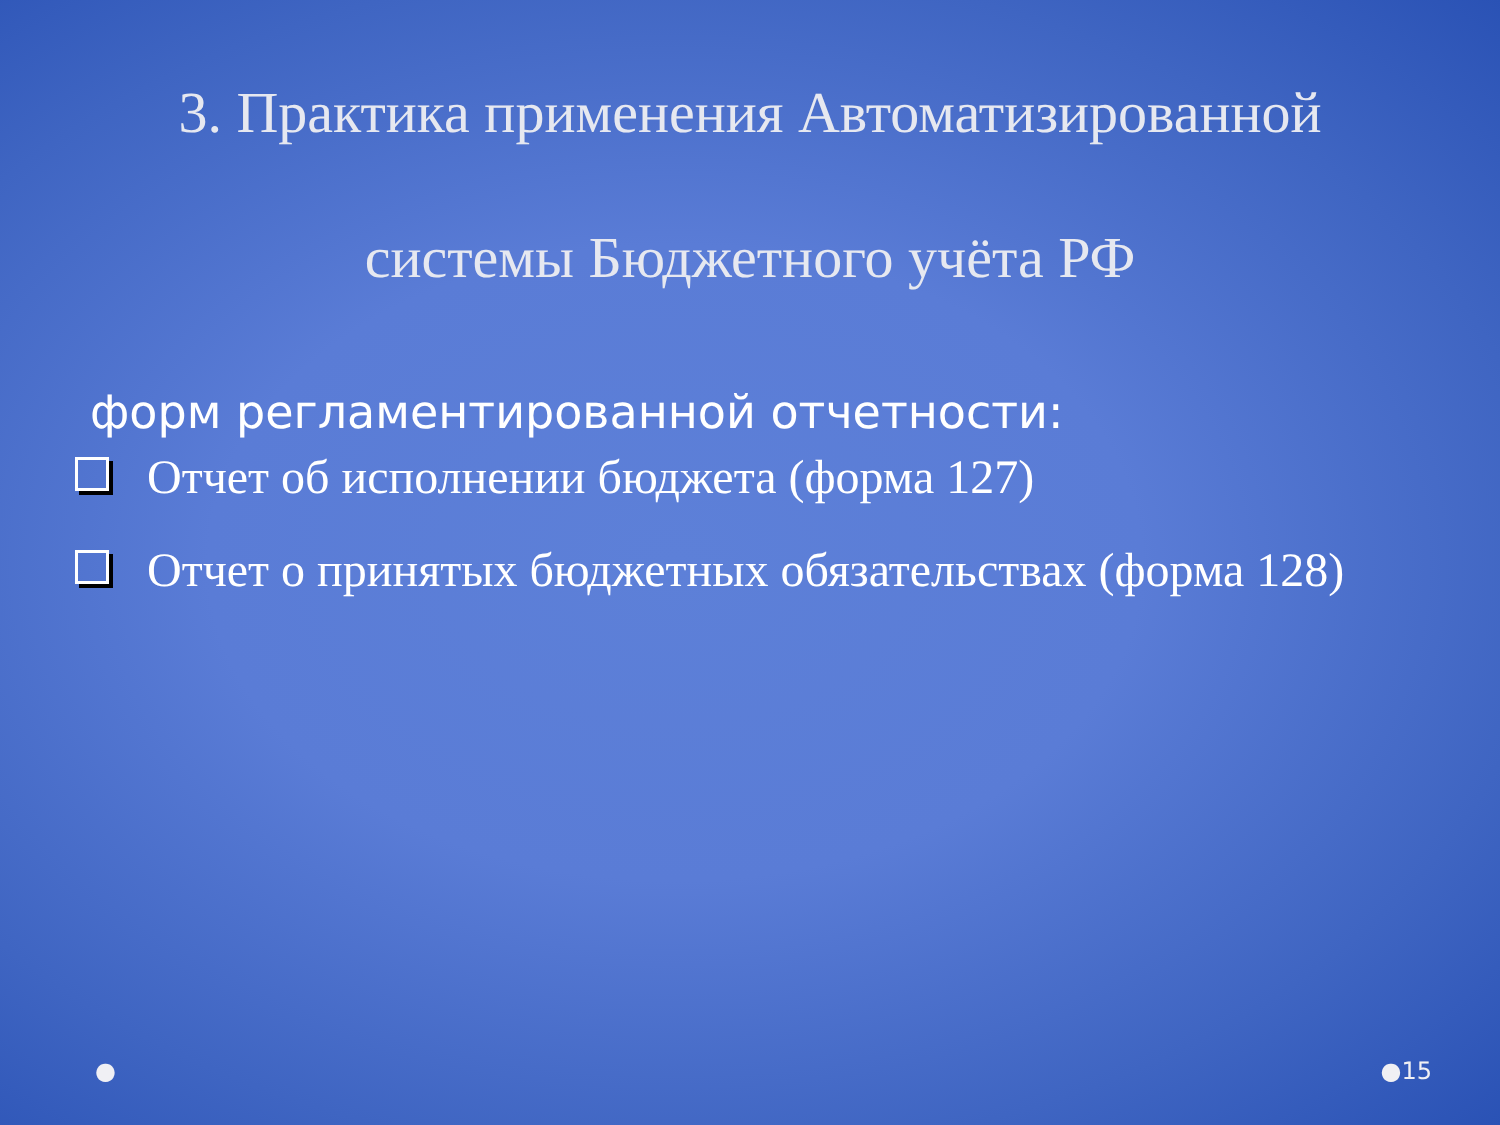3. Практика применения Автоматизированной
системы Бюджетного учёта РФ
форм регламентированной отчетности:
Отчет об исполнении бюджета (форма 127)
Отчет о принятых бюджетных обязательствах (форма 128)
● ●15